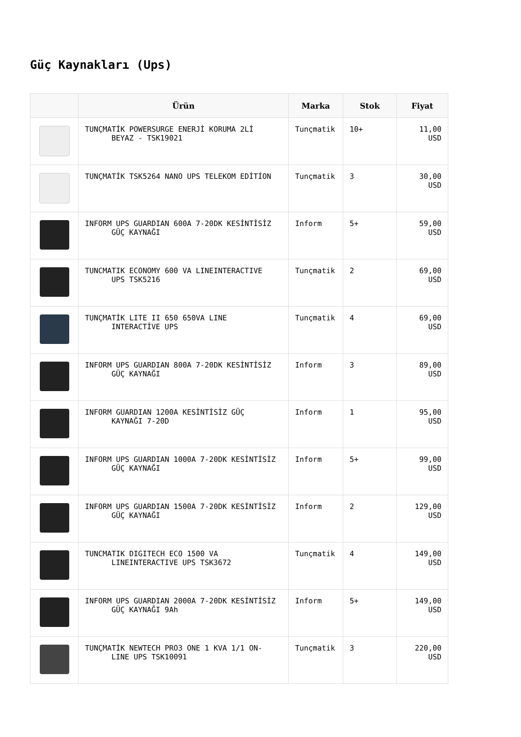Güç Kaynakları (Ups)
| | Ürün | Marka | Stok | Fiyat |
| --- | --- | --- | --- | --- |
| | TUNÇMATİK POWERSURGE ENERJİ KORUMA 2Lİ BEYAZ - TSK19021 | Tunçmatik | 10+ | 11,00 USD |
| | TUNÇMATİK TSK5264 NANO UPS TELEKOM EDİTİON | Tunçmatik | 3 | 30,00 USD |
| | INFORM UPS GUARDIAN 600A 7-20DK KESİNTİSİZ GÜÇ KAYNAĞI | Inform | 5+ | 59,00 USD |
| | TUNCMATIK ECONOMY 600 VA LINEINTERACTIVE UPS TSK5216 | Tunçmatik | 2 | 69,00 USD |
| | TUNÇMATİK LITE II 650 650VA LINE INTERACTİVE UPS | Tunçmatik | 4 | 69,00 USD |
| | INFORM UPS GUARDIAN 800A 7-20DK KESİNTİSİZ GÜÇ KAYNAĞI | Inform | 3 | 89,00 USD |
| | INFORM GUARDIAN 1200A KESİNTİSİZ GÜÇ KAYNAĞI 7-20D | Inform | 1 | 95,00 USD |
| | INFORM UPS GUARDIAN 1000A 7-20DK KESİNTİSİZ GÜÇ KAYNAĞI | Inform | 5+ | 99,00 USD |
| | INFORM UPS GUARDIAN 1500A 7-20DK KESİNTİSİZ GÜÇ KAYNAĞI | Inform | 2 | 129,00 USD |
| | TUNCMATIK DIGITECH ECO 1500 VA LINEINTERACTIVE UPS TSK3672 | Tunçmatik | 4 | 149,00 USD |
| | INFORM UPS GUARDIAN 2000A 7-20DK KESİNTİSİZ GÜÇ KAYNAĞI 9Ah | Inform | 5+ | 149,00 USD |
| | TUNÇMATİK NEWTECH PRO3 ONE 1 KVA 1/1 ON- LINE UPS TSK10091 | Tunçmatik | 3 | 220,00 USD |